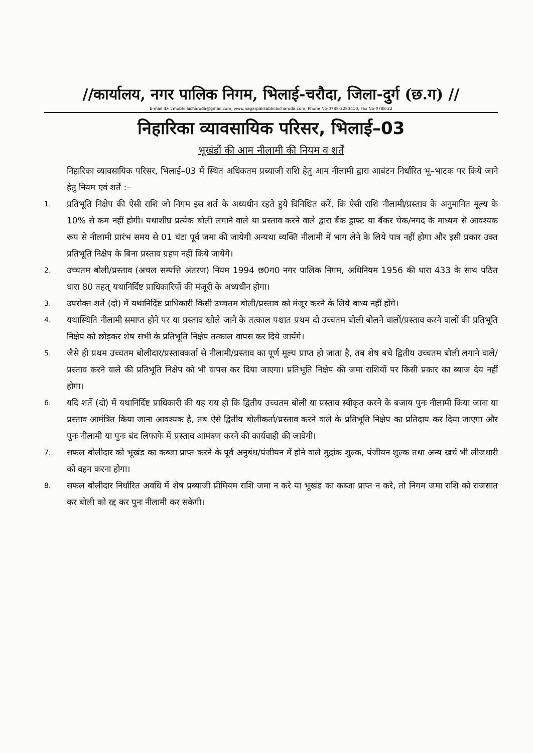//कार्यालय, नगर पालिक निगम, भिलाई-चरौदा, जिला-दुर्ग (छ.ग) //
E-mail ID- cmobhilaicharoda@gmail.com, www.nagarpalikabhilaicharoda.com, Phone No-0788-2283410, Fax No-0788-22
निहारिका व्यावसायिक परिसर, भिलाई–03
भूखंडों की आम नीलामी की नियम व शर्तें
निहारिका व्यावसायिक परिसर, भिलाई–03 में स्थित अधिकतम प्रब्याजी राशि हेतु आम नीलामी द्वारा आबंटन निर्धारित भू–भाटक पर किये जाने हेतु नियम एवं शर्तें :–
1.
प्रतिभूति निक्षेप की ऐसी राशि जो निगम इस शर्त के अध्यधीन रहते हुये विनिश्चित करें, कि ऐसी राशि नीलामी/प्रस्ताव के अनुमानित मूल्य के 10% से कम नहीं होगी। यथाशीघ्र प्रत्येक बोली लगाने वाले या प्रस्ताव करने वाले द्वारा बैंक ड्राफ्ट या बैंकर चेक/नगद के माध्यम से आवश्यक रूप से नीलामी प्रारंभ समय से 01 घंटा पूर्व जमा की जायेगी अन्यथा व्यक्ति नीलामी में भाग लेने के लिये पात्र नहीं होगा और इसी प्रकार उक्त प्रतिभूति निक्षेप के बिना प्रस्ताव ग्रहण नहीं किये जायेगे।
2.
उच्चतम बोली/प्रस्ताव (अचल सम्पत्ति अंतरण) नियम 1994 छ0ग0 नगर पालिक निगम, अधिनियम 1956 की धारा 433 के साथ पठित धारा 80 तहत् यथानिर्दिष्ट प्राधिकारियों की मंजूरी के अध्यधीन होगा।
3.
उपरोक्त शर्ते (दो) में यथानिर्दिष्ट प्राधिकारी किसी उच्चतम बोली/प्रस्ताव को मंजूर करने के लिये बाध्य नहीं होंगे।
4.
यथास्थिति नीलामी समाप्त होने पर या प्रस्ताव खोले जाने के तत्काल पश्चात प्रथम दो उच्चतम बोली बोलने वालों/प्रस्ताव करने वालों की प्रतिभूति निक्षेप को छोड़कर शेष सभी के प्रतिभूति निक्षेप तत्काल वापस कर दिये जायेंगे।
5.
जैसे ही प्रथम उच्चतम बोलीदार/प्रस्तावकर्ता से नीलामी/प्रस्ताव का पूर्ण मूल्य प्राप्त हो जाता है, तब शेष बचे द्वितीय उच्चतम बोली लगाने वाले/प्रस्ताव करने वाले की प्रतिभूति निक्षेप को भी वापस कर दिया जाएगा। प्रतिभूति निक्षेप की जमा राशियों पर किसी प्रकार का ब्याज देय नहीं होगा।
6.
यदि शर्ते (दो) में यथानिर्दिष्ट प्राधिकारी की यह राय हो कि द्वितीय उच्चतम बोली या प्रस्ताव स्वीकृत करने के बजाय पुनः नीलामी किया जाना या प्रस्ताव आमंत्रित किया जाना आवश्यक है, तब ऐसे द्वितीय बोलीकर्ता/प्रस्ताव करने वाले के प्रतिभूति निक्षेप का प्रतिदाय कर दिया जाएगा और पुनः नीलामी या पुनः बंद लिफाफे में प्रस्ताव आंमंत्रण करने की कार्यवाही की जावेगी।
7.
सफल बोलीदार को भूखंड का कब्जा प्राप्त करने के पूर्व अनुबंध/पंजीयन में होने वाले मुद्रांक शुल्क, पंजीयन शुल्क तथा अन्य खर्चे भी लीजधारी को वहन करना होगा।
8.
सफल बोलीदार निर्धारित अवधि में शेष प्रब्याजी प्रीमियम राशि जमा न करे या भूखंड का कब्जा प्राप्त न करे, तो निगम जमा राशि को राजसात कर बोली को रद्द कर पुनः नीलामी कर सकेगी।